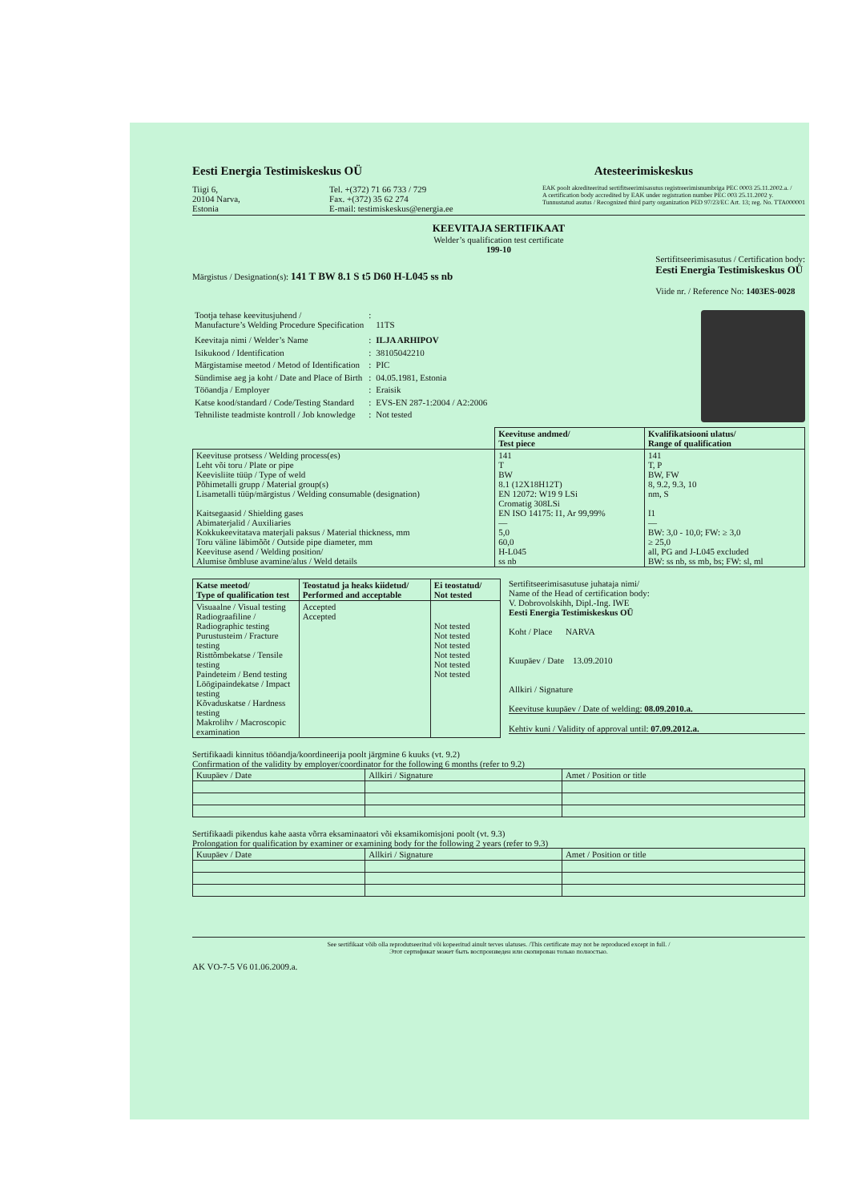Eesti Energia Testimiskeskus OÜ
Atesteerimiskeskus
Tiigi 6,
20104 Narva,
Estonia
Tel. +(372) 71 66 733 / 729
Fax. +(372) 35 62 274
E-mail: testimiskeskus@energia.ee
EAK poolt akrediteeritud sertifitseerimisasutus registreerimisnumbriga PEC 0003 25.11.2002.a. /
A certification body accredited by EAK under registration number PEC 003 25.11.2002 y.
Tunnustatud asutus / Recognized third party organization PED 97/23/EC Art. 13; reg. No. TTA000001
KEEVITAJA SERTIFIKAAT
Welder’s qualification test certificate
199-10
Märgistus / Designation(s): 141 T BW 8.1 S t5 D60 H-L045 ss nb
Sertifitseerimisasutus / Certification body:
Eesti Energia Testimiskeskus OÜ
Viide nr. / Reference No: 1403ES-0028
| Tootja tehase keevitusjuhend / Manufacture’s Welding Procedure Specification | : | 11TS |
| Keevitaja nimi / Welder’s Name | : | ILJA ARHIPOV |
| Isikukood / Identification | : | 38105042210 |
| Märgistamise meetod / Metod of Identification | : | PIC |
| Sündimise aeg ja koht / Date and Place of Birth | : | 04.05.1981, Estonia |
| Tööandja / Employer | : | Eraisik |
| Katse kood/standard / Code/Testing Standard | : | EVS-EN 287-1:2004 / A2:2006 |
| Tehniliste teadmiste kontroll / Job knowledge | : | Not tested |
| | Keevituse andmed/ Test piece | Kvalifikatsiooni ulatus/ Range of qualification |
| --- | --- | --- |
| Keevituse protsess / Welding process(es) Leht või toru / Plate or pipe Keevisliite tüüp / Type of weld Põhimetalli grupp / Material group(s) Lisametalli tüüp/märgistus / Welding consumable (designation) Kaitsegaasid / Shielding gases Abimaterjalid / Auxiliaries Kokkukeevitatava materjali paksus / Material thickness, mm Toru väline läbimõõt / Outside pipe diameter, mm Keevituse asend / Welding position/ Alumise õmbluse avamine/alus / Weld details | 141 T BW 8.1 (12X18H12T) EN 12072: W19 9 LSi Cromatig 308LSi EN ISO 14175: I1, Ar 99,99% — 5,0 60,0 H-L045 ss nb | 141 T, P BW, FW 8, 9.2, 9.3, 10 nm, S I1 — BW: 3,0 - 10,0; FW: ≥ 3,0 ≥ 25,0 all, PG and J-L045 excluded BW: ss nb, ss mb, bs; FW: sl, ml |
| Katse meetod/ Type of qualification test | Teostatud ja heaks kiidetud/ Performed and acceptable | Ei teostatud/ Not tested |
| --- | --- | --- |
| Visuaalne / Visual testing Radiograafiline / Radiographic testing Purustusteim / Fracture testing Risttõmbekatse / Tensile testing Paindeteim / Bend testing Löögipaindekatse / Impact testing Kõvaduskatse / Hardness testing Makrolihv / Macroscopic examination | Accepted Accepted | Not tested Not tested Not tested Not tested Not tested Not tested |
Sertifitseerimisasutuse juhataja nimi/
Name of the Head of certification body:
V. Dobrovolskihh, Dipl.-Ing. IWE
Eesti Energia Testimiskeskus OÜ
Koht / Place NARVA
Kuupäev / Date 13.09.2010
Allkiri / Signature
Keevituse kuupäev / Date of welding: 08.09.2010.a.
Kehtiv kuni / Validity of approval until: 07.09.2012.a.
Sertifikaadi kinnitus tööandja/koordineerija poolt järgmine 6 kuuks (vt. 9.2)
Confirmation of the validity by employer/coordinator for the following 6 months (refer to 9.2)
| Kuupäev / Date | Allkiri / Signature | Amet / Position or title |
Sertifikaadi pikendus kahe aasta võrra eksaminaatori või eksamikomisjoni poolt (vt. 9.3)
Prolongation for qualification by examiner or examining body for the following 2 years (refer to 9.3)
| Kuupäev / Date | Allkiri / Signature | Amet / Position or title |
See sertifikaat võib olla reprodutseeritud või kopeeritud ainult terves ulatuses. /This certificate may not be reproduced except in full. /
Этот сертификат может быть воспроизведен или скопирован только полностью.
AK VO-7-5 V6 01.06.2009.a.